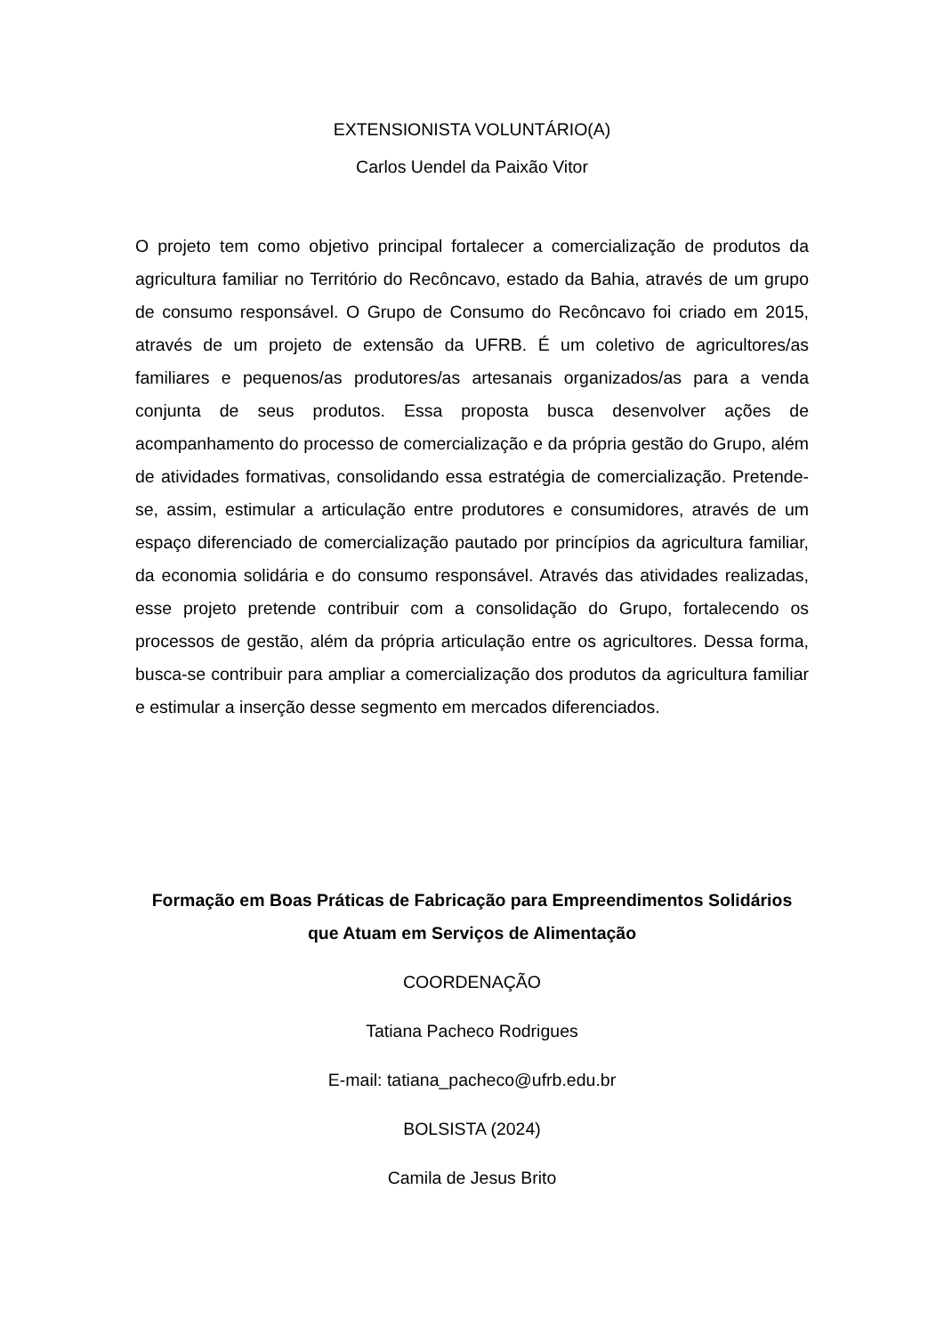EXTENSIONISTA VOLUNTÁRIO(A)
Carlos Uendel da Paixão Vitor
O projeto tem como objetivo principal fortalecer a comercialização de produtos da agricultura familiar no Território do Recôncavo, estado da Bahia, através de um grupo de consumo responsável. O Grupo de Consumo do Recôncavo foi criado em 2015, através de um projeto de extensão da UFRB. É um coletivo de agricultores/as familiares e pequenos/as produtores/as artesanais organizados/as para a venda conjunta de seus produtos. Essa proposta busca desenvolver ações de acompanhamento do processo de comercialização e da própria gestão do Grupo, além de atividades formativas, consolidando essa estratégia de comercialização. Pretende-se, assim, estimular a articulação entre produtores e consumidores, através de um espaço diferenciado de comercialização pautado por princípios da agricultura familiar, da economia solidária e do consumo responsável. Através das atividades realizadas, esse projeto pretende contribuir com a consolidação do Grupo, fortalecendo os processos de gestão, além da própria articulação entre os agricultores. Dessa forma, busca-se contribuir para ampliar a comercialização dos produtos da agricultura familiar e estimular a inserção desse segmento em mercados diferenciados.
Formação em Boas Práticas de Fabricação para Empreendimentos Solidários que Atuam em Serviços de Alimentação
COORDENAÇÃO
Tatiana Pacheco Rodrigues
E-mail: tatiana_pacheco@ufrb.edu.br
BOLSISTA (2024)
Camila de Jesus Brito